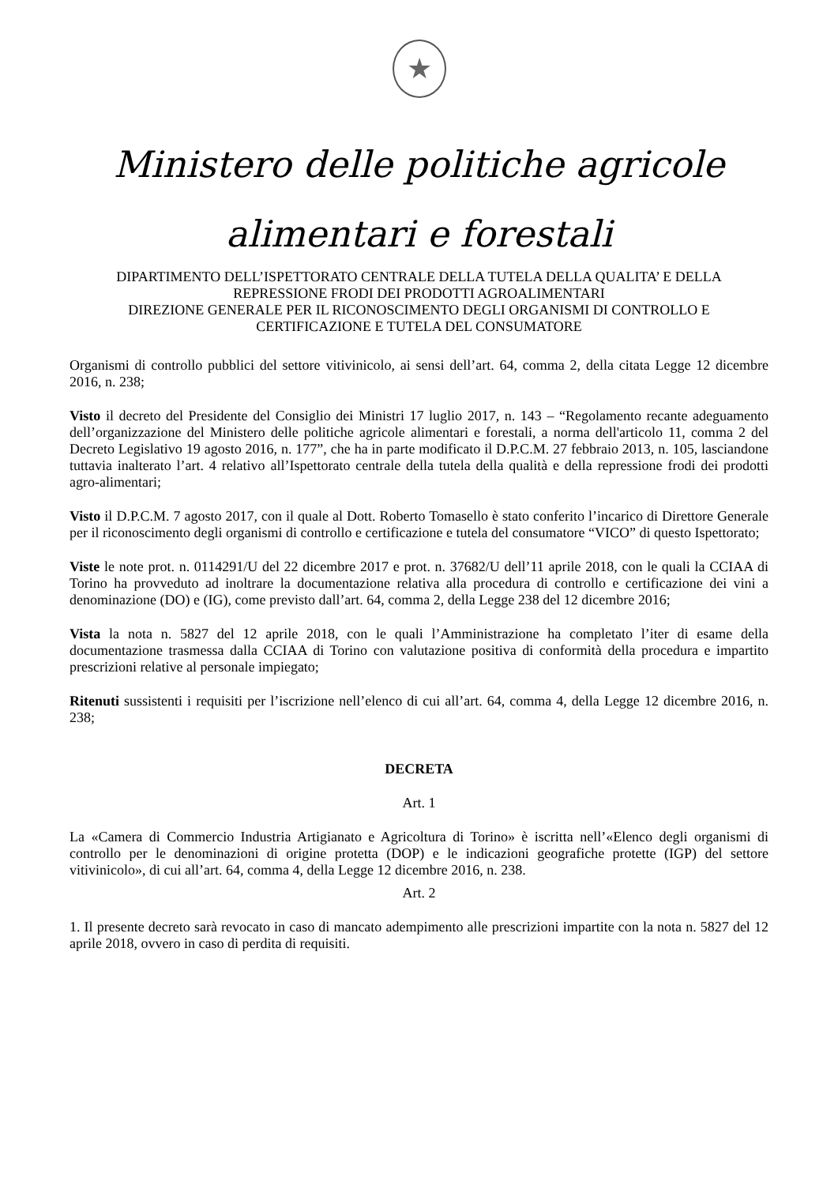★
Ministero delle politiche agricole
alimentari e forestali
DIPARTIMENTO DELL’ISPETTORATO CENTRALE DELLA TUTELA DELLA QUALITA’ E DELLA REPRESSIONE FRODI DEI PRODOTTI AGROALIMENTARI
DIREZIONE GENERALE PER IL RICONOSCIMENTO DEGLI ORGANISMI DI CONTROLLO E CERTIFICAZIONE E TUTELA DEL CONSUMATORE
Organismi di controllo pubblici del settore vitivinicolo, ai sensi dell’art. 64, comma 2, della citata Legge 12 dicembre 2016, n. 238;
Visto il decreto del Presidente del Consiglio dei Ministri 17 luglio 2017, n. 143 – “Regolamento recante adeguamento dell’organizzazione del Ministero delle politiche agricole alimentari e forestali, a norma dell'articolo 11, comma 2 del Decreto Legislativo 19 agosto 2016, n. 177”, che ha in parte modificato il D.P.C.M. 27 febbraio 2013, n. 105, lasciandone tuttavia inalterato l’art. 4 relativo all’Ispettorato centrale della tutela della qualità e della repressione frodi dei prodotti agro-alimentari;
Visto il D.P.C.M. 7 agosto 2017, con il quale al Dott. Roberto Tomasello è stato conferito l’incarico di Direttore Generale per il riconoscimento degli organismi di controllo e certificazione e tutela del consumatore “VICO” di questo Ispettorato;
Viste le note prot. n. 0114291/U del 22 dicembre 2017 e prot. n. 37682/U dell’11 aprile 2018, con le quali la CCIAA di Torino ha provveduto ad inoltrare la documentazione relativa alla procedura di controllo e certificazione dei vini a denominazione (DO) e (IG), come previsto dall’art. 64, comma 2, della Legge 238 del 12 dicembre 2016;
Vista la nota n. 5827 del 12 aprile 2018, con le quali l’Amministrazione ha completato l’iter di esame della documentazione trasmessa dalla CCIAA di Torino con valutazione positiva di conformità della procedura e impartito prescrizioni relative al personale impiegato;
Ritenuti sussistenti i requisiti per l’iscrizione nell’elenco di cui all’art. 64, comma 4, della Legge 12 dicembre 2016, n. 238;
DECRETA
Art. 1
La «Camera di Commercio Industria Artigianato e Agricoltura di Torino» è iscritta nell’«Elenco degli organismi di controllo per le denominazioni di origine protetta (DOP) e le indicazioni geografiche protette (IGP) del settore vitivinicolo», di cui all’art. 64, comma 4, della Legge 12 dicembre 2016, n. 238.
Art. 2
1. Il presente decreto sarà revocato in caso di mancato adempimento alle prescrizioni impartite con la nota n. 5827 del 12 aprile 2018, ovvero in caso di perdita di requisiti.